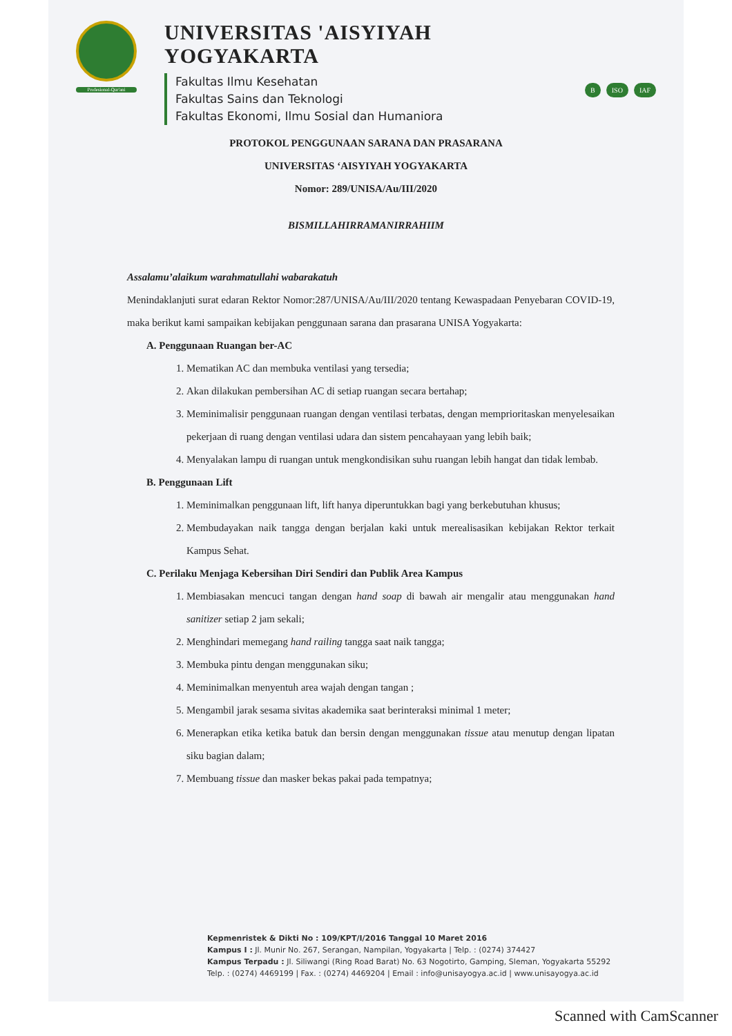Profesional-Qur'ani
UNIVERSITAS 'AISYIYAH YOGYAKARTA
Fakultas Ilmu Kesehatan
Fakultas Sains dan Teknologi
Fakultas Ekonomi, Ilmu Sosial dan Humaniora
B ISO IAF
PROTOKOL PENGGUNAAN SARANA DAN PRASARANA
UNIVERSITAS ‘AISYIYAH YOGYAKARTA
Nomor: 289/UNISA/Au/III/2020
BISMILLAHIRRAMANIRRAHIIM
Assalamu’alaikum warahmatullahi wabarakatuh
Menindaklanjuti surat edaran Rektor Nomor:287/UNISA/Au/III/2020 tentang Kewaspadaan Penyebaran COVID-19, maka berikut kami sampaikan kebijakan penggunaan sarana dan prasarana UNISA Yogyakarta:
A. Penggunaan Ruangan ber-AC
1. Mematikan AC dan membuka ventilasi yang tersedia;
2. Akan dilakukan pembersihan AC di setiap ruangan secara bertahap;
3. Meminimalisir penggunaan ruangan dengan ventilasi terbatas, dengan memprioritaskan menyelesaikan pekerjaan di ruang dengan ventilasi udara dan sistem pencahayaan yang lebih baik;
4. Menyalakan lampu di ruangan untuk mengkondisikan suhu ruangan lebih hangat dan tidak lembab.
B. Penggunaan Lift
1. Meminimalkan penggunaan lift, lift hanya diperuntukkan bagi yang berkebutuhan khusus;
2. Membudayakan naik tangga dengan berjalan kaki untuk merealisasikan kebijakan Rektor terkait Kampus Sehat.
C. Perilaku Menjaga Kebersihan Diri Sendiri dan Publik Area Kampus
1. Membiasakan mencuci tangan dengan hand soap di bawah air mengalir atau menggunakan hand sanitizer setiap 2 jam sekali;
2. Menghindari memegang hand railing tangga saat naik tangga;
3. Membuka pintu dengan menggunakan siku;
4. Meminimalkan menyentuh area wajah dengan tangan ;
5. Mengambil jarak sesama sivitas akademika saat berinteraksi minimal 1 meter;
6. Menerapkan etika ketika batuk dan bersin dengan menggunakan tissue atau menutup dengan lipatan siku bagian dalam;
7. Membuang tissue dan masker bekas pakai pada tempatnya;
Kepmenristek & Dikti No : 109/KPT/I/2016 Tanggal 10 Maret 2016
Kampus I : Jl. Munir No. 267, Serangan, Nampilan, Yogyakarta | Telp. : (0274) 374427
Kampus Terpadu : Jl. Siliwangi (Ring Road Barat) No. 63 Nogotirto, Gamping, Sleman, Yogyakarta 55292
Telp. : (0274) 4469199 | Fax. : (0274) 4469204 | Email : info@unisayogya.ac.id | www.unisayogya.ac.id
Scanned with CamScanner